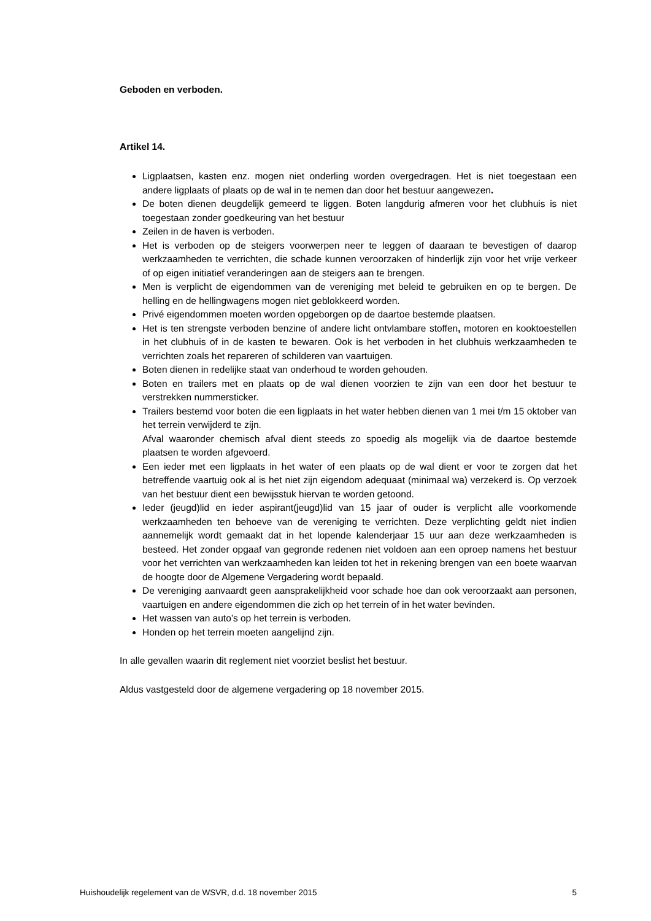Geboden en verboden.
Artikel 14.
Ligplaatsen, kasten enz. mogen niet onderling worden overgedragen. Het is niet toegestaan een andere ligplaats of plaats op de wal in te nemen dan door het bestuur aangewezen.
De boten dienen deugdelijk gemeerd te liggen. Boten langdurig afmeren voor het clubhuis is niet toegestaan zonder goedkeuring van het bestuur
Zeilen in de haven is verboden.
Het is verboden op de steigers voorwerpen neer te leggen of daaraan te bevestigen of daarop werkzaamheden te verrichten, die schade kunnen veroorzaken of hinderlijk zijn voor het vrije verkeer of op eigen initiatief veranderingen aan de steigers aan te brengen.
Men is verplicht de eigendommen van de vereniging met beleid te gebruiken en op te bergen. De helling en de hellingwagens mogen niet geblokkeerd worden.
Privé eigendommen moeten worden opgeborgen op de daartoe bestemde plaatsen.
Het is ten strengste verboden benzine of andere licht ontvlambare stoffen, motoren en kooktoestellen in het clubhuis of in de kasten te bewaren. Ook is het verboden in het clubhuis werkzaamheden te verrichten zoals het repareren of schilderen van vaartuigen.
Boten dienen in redelijke staat van onderhoud te worden gehouden.
Boten en trailers met en plaats op de wal dienen voorzien te zijn van een door het bestuur te verstrekken nummersticker.
Trailers bestemd voor boten die een ligplaats in het water hebben dienen van 1 mei t/m 15 oktober van het terrein verwijderd te zijn.
Afval waaronder chemisch afval dient steeds zo spoedig als mogelijk via de daartoe bestemde plaatsen te worden afgevoerd.
Een ieder met een ligplaats in het water of een plaats op de wal dient er voor te zorgen dat het betreffende vaartuig ook al is het niet zijn eigendom adequaat (minimaal wa) verzekerd is. Op verzoek van het bestuur dient een bewijsstuk hiervan te worden getoond.
Ieder (jeugd)lid en ieder aspirant(jeugd)lid van 15 jaar of ouder is verplicht alle voorkomende werkzaamheden ten behoeve van de vereniging te verrichten. Deze verplichting geldt niet indien aannemelijk wordt gemaakt dat in het lopende kalenderjaar 15 uur aan deze werkzaamheden is besteed. Het zonder opgaaf van gegronde redenen niet voldoen aan een oproep namens het bestuur voor het verrichten van werkzaamheden kan leiden tot het in rekening brengen van een boete waarvan de hoogte door de Algemene Vergadering wordt bepaald.
De vereniging aanvaardt geen aansprakelijkheid voor schade hoe dan ook veroorzaakt aan personen, vaartuigen en andere eigendommen die zich op het terrein of in het water bevinden.
Het wassen van auto’s op het terrein is verboden.
Honden op het terrein moeten aangelijnd zijn.
In alle gevallen waarin dit reglement niet voorziet beslist het bestuur.
Aldus vastgesteld door de algemene vergadering op 18 november 2015.
Huishoudelijk regelement van de WSVR, d.d. 18 november 2015 5